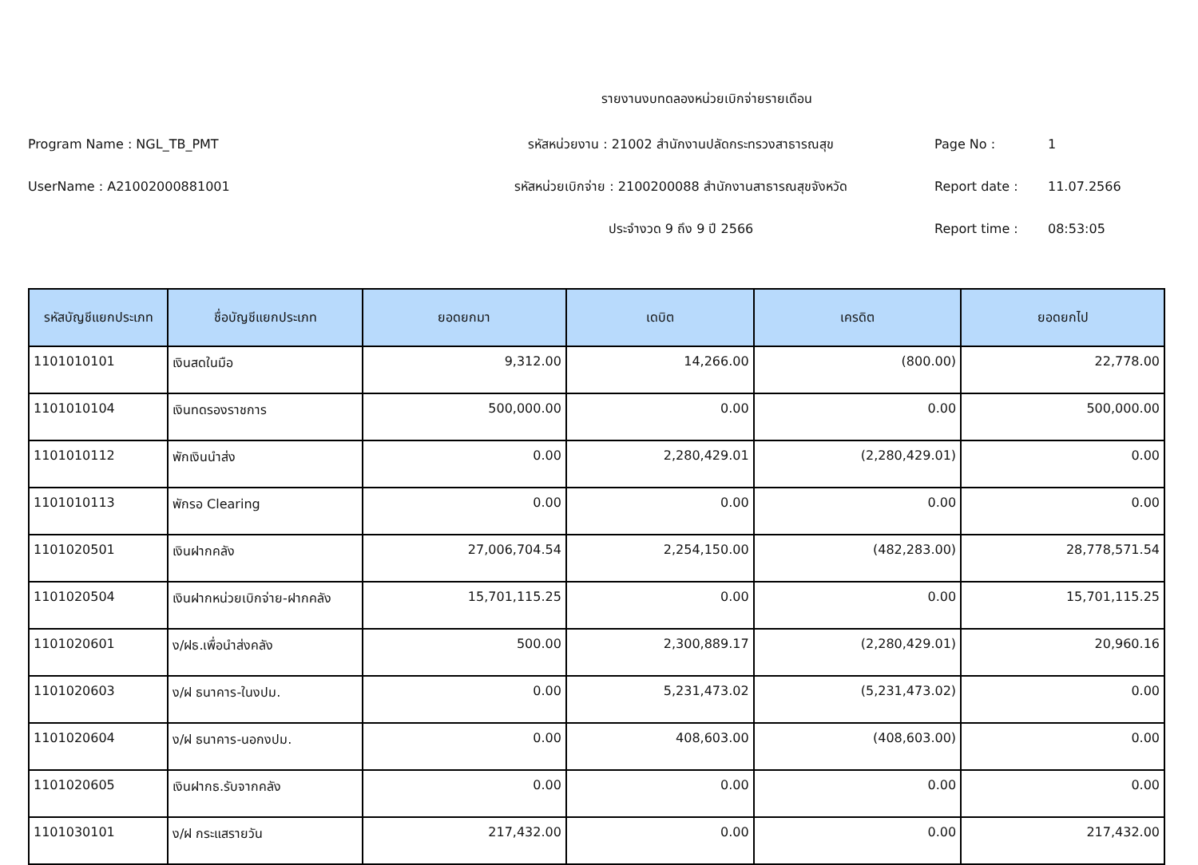รายงานงบทดลองหน่วยเบิกจ่ายรายเดือน
Program Name : NGL_TB_PMT รหัสหน่วยงาน : 21002 สำนักงานปลัดกระทรวงสาธารณสุข Page No : 1
UserName : A21002000881001 รหัสหน่วยเบิกจ่าย : 2100200088 สำนักงานสาธารณสุขจังหวัด Report date : 11.07.2566
ประจำงวด 9 ถึง 9 ปี 2566 Report time : 08:53:05
| รหัสบัญชีแยกประเภท | ชื่อบัญชีแยกประเภท | ยอดยกมา | เดบิต | เครดิต | ยอดยกไป |
| --- | --- | --- | --- | --- | --- |
| 1101010101 | เงินสดในมือ | 9,312.00 | 14,266.00 | (800.00) | 22,778.00 |
| 1101010104 | เงินทดรองราชการ | 500,000.00 | 0.00 | 0.00 | 500,000.00 |
| 1101010112 | พักเงินนำส่ง | 0.00 | 2,280,429.01 | (2,280,429.01) | 0.00 |
| 1101010113 | พักรอ Clearing | 0.00 | 0.00 | 0.00 | 0.00 |
| 1101020501 | เงินฝากคลัง | 27,006,704.54 | 2,254,150.00 | (482,283.00) | 28,778,571.54 |
| 1101020504 | เงินฝากหน่วยเบิกจ่าย-ฝากคลัง | 15,701,115.25 | 0.00 | 0.00 | 15,701,115.25 |
| 1101020601 | ง/ฝธ.เพื่อนำส่งคลัง | 500.00 | 2,300,889.17 | (2,280,429.01) | 20,960.16 |
| 1101020603 | ง/ฝ ธนาคาร-ในงปม. | 0.00 | 5,231,473.02 | (5,231,473.02) | 0.00 |
| 1101020604 | ง/ฝ ธนาคาร-นอกงปม. | 0.00 | 408,603.00 | (408,603.00) | 0.00 |
| 1101020605 | เงินฝากธ.รับจากคลัง | 0.00 | 0.00 | 0.00 | 0.00 |
| 1101030101 | ง/ฝ กระแสรายวัน | 217,432.00 | 0.00 | 0.00 | 217,432.00 |